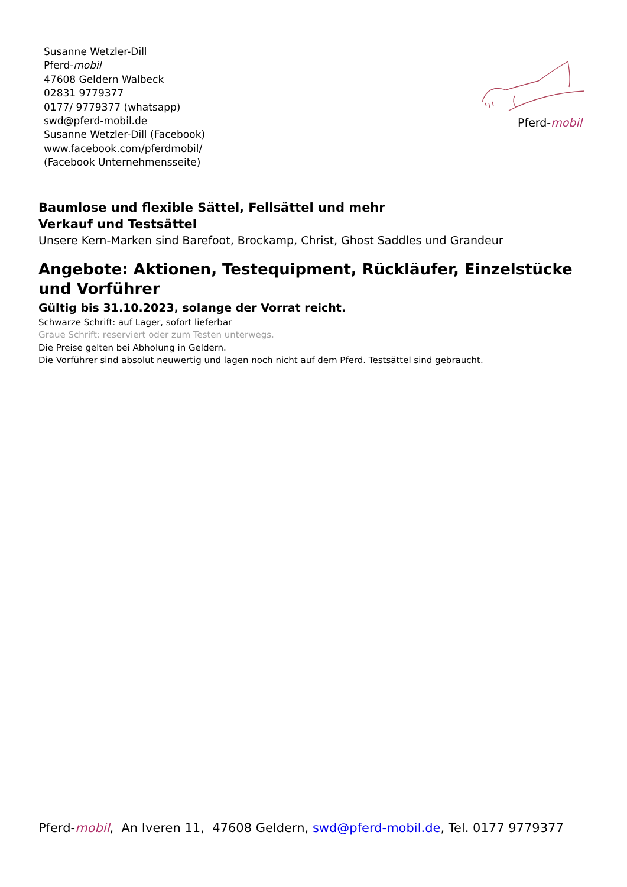Susanne Wetzler-Dill
Pferd-mobil
47608 Geldern Walbeck
02831 9779377
0177/ 9779377 (whatsapp)
swd@pferd-mobil.de
Susanne Wetzler-Dill (Facebook)
www.facebook.com/pferdmobil/
(Facebook Unternehmensseite)
Pferd-mobil
Baumlose und flexible Sättel, Fellsättel und mehr
Verkauf und Testsättel
Unsere Kern-Marken sind Barefoot, Brockamp, Christ, Ghost Saddles und Grandeur
Angebote: Aktionen, Testequipment, Rückläufer, Einzelstücke und Vorführer
Gültig bis 31.10.2023, solange der Vorrat reicht.
Schwarze Schrift: auf Lager, sofort lieferbar
Graue Schrift: reserviert oder zum Testen unterwegs.
Die Preise gelten bei Abholung in Geldern.
Die Vorführer sind absolut neuwertig und lagen noch nicht auf dem Pferd. Testsättel sind gebraucht.
Pferd-mobil, An Iveren 11, 47608 Geldern, swd@pferd-mobil.de, Tel. 0177 9779377